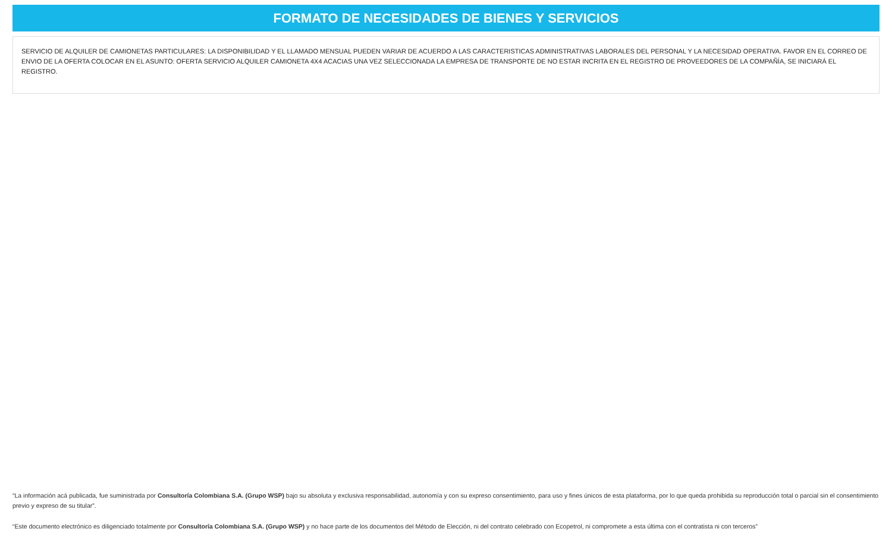FORMATO DE NECESIDADES DE BIENES Y SERVICIOS
SERVICIO DE ALQUILER DE CAMIONETAS PARTICULARES: LA DISPONIBILIDAD Y EL LLAMADO MENSUAL PUEDEN VARIAR DE ACUERDO A LAS CARACTERISTICAS ADMINISTRATIVAS LABORALES DEL PERSONAL Y LA NECESIDAD OPERATIVA. FAVOR EN EL CORREO DE ENVIO DE LA OFERTA COLOCAR EN EL ASUNTO: OFERTA SERVICIO ALQUILER CAMIONETA 4X4 ACACIAS UNA VEZ SELECCIONADA LA EMPRESA DE TRANSPORTE DE NO ESTAR INCRITA EN EL REGISTRO DE PROVEEDORES DE LA COMPAÑÍA, SE INICIARÁ EL REGISTRO.
“La información acá publicada, fue suministrada por Consultoría Colombiana S.A. (Grupo WSP) bajo su absoluta y exclusiva responsabilidad, autonomía y con su expreso consentimiento, para uso y fines únicos de esta plataforma, por lo que queda prohibida su reproducción total o parcial sin el consentimiento previo y expreso de su titular”.
“Este documento electrónico es diligenciado totalmente por Consultoría Colombiana S.A. (Grupo WSP) y no hace parte de los documentos del Método de Elección, ni del contrato celebrado con Ecopetrol, ni compromete a esta última con el contratista ni con terceros”